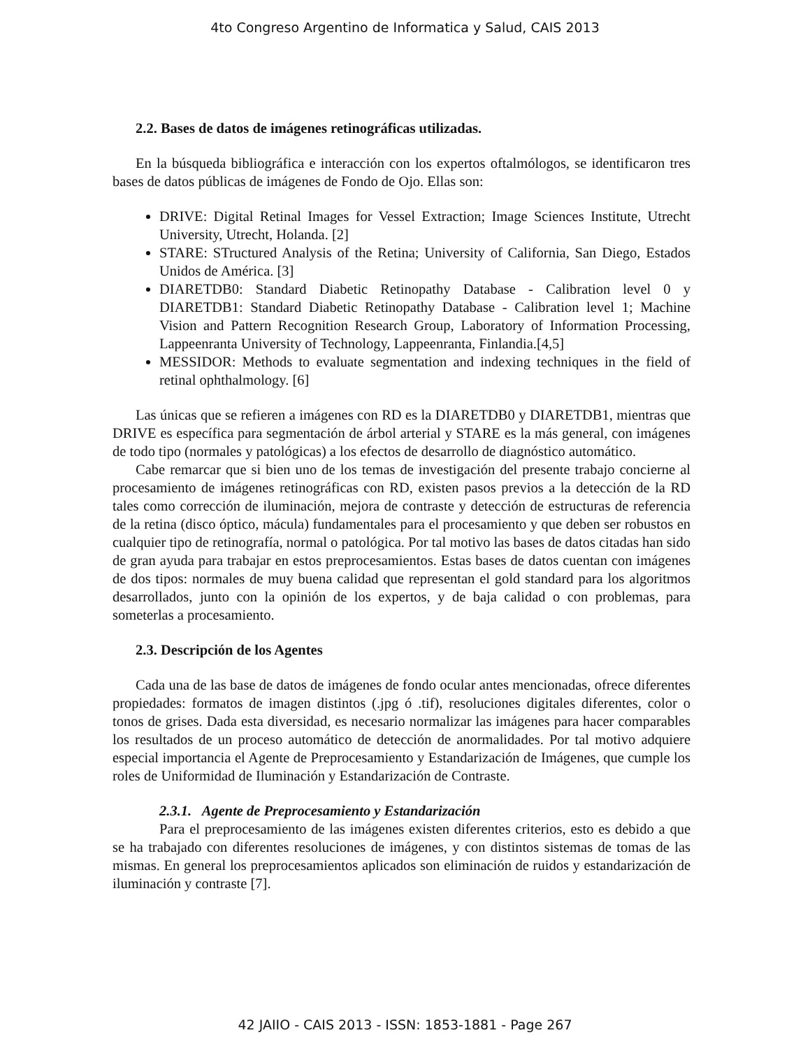4to Congreso Argentino de Informatica y Salud, CAIS 2013
2.2. Bases de datos de imágenes retinográficas utilizadas.
En la búsqueda bibliográfica e interacción con los expertos oftalmólogos, se identificaron tres bases de datos públicas de imágenes de Fondo de Ojo. Ellas son:
DRIVE: Digital Retinal Images for Vessel Extraction; Image Sciences Institute, Utrecht University, Utrecht, Holanda. [2]
STARE: STructured Analysis of the Retina; University of California, San Diego, Estados Unidos de América. [3]
DIARETDB0: Standard Diabetic Retinopathy Database - Calibration level 0 y DIARETDB1: Standard Diabetic Retinopathy Database - Calibration level 1; Machine Vision and Pattern Recognition Research Group, Laboratory of Information Processing, Lappeenranta University of Technology, Lappeenranta, Finlandia.[4,5]
MESSIDOR: Methods to evaluate segmentation and indexing techniques in the field of retinal ophthalmology. [6]
Las únicas que se refieren a imágenes con RD es la DIARETDB0 y DIARETDB1, mientras que DRIVE es específica para segmentación de árbol arterial y STARE es la más general, con imágenes de todo tipo (normales y patológicas) a los efectos de desarrollo de diagnóstico automático.
Cabe remarcar que si bien uno de los temas de investigación del presente trabajo concierne al procesamiento de imágenes retinográficas con RD, existen pasos previos a la detección de la RD tales como corrección de iluminación, mejora de contraste y detección de estructuras de referencia de la retina (disco óptico, mácula) fundamentales para el procesamiento y que deben ser robustos en cualquier tipo de retinografía, normal o patológica. Por tal motivo las bases de datos citadas han sido de gran ayuda para trabajar en estos preprocesamientos. Estas bases de datos cuentan con imágenes de dos tipos: normales de muy buena calidad que representan el gold standard para los algoritmos desarrollados, junto con la opinión de los expertos, y de baja calidad o con problemas, para someterlas a procesamiento.
2.3. Descripción de los Agentes
Cada una de las base de datos de imágenes de fondo ocular antes mencionadas, ofrece diferentes propiedades: formatos de imagen distintos (.jpg ó .tif), resoluciones digitales diferentes, color o tonos de grises. Dada esta diversidad, es necesario normalizar las imágenes para hacer comparables los resultados de un proceso automático de detección de anormalidades. Por tal motivo adquiere especial importancia el Agente de Preprocesamiento y Estandarización de Imágenes, que cumple los roles de Uniformidad de Iluminación y Estandarización de Contraste.
2.3.1. Agente de Preprocesamiento y Estandarización
Para el preprocesamiento de las imágenes existen diferentes criterios, esto es debido a que se ha trabajado con diferentes resoluciones de imágenes, y con distintos sistemas de tomas de las mismas. En general los preprocesamientos aplicados son eliminación de ruidos y estandarización de iluminación y contraste [7].
42 JAIIO - CAIS 2013 - ISSN: 1853-1881 - Page 267